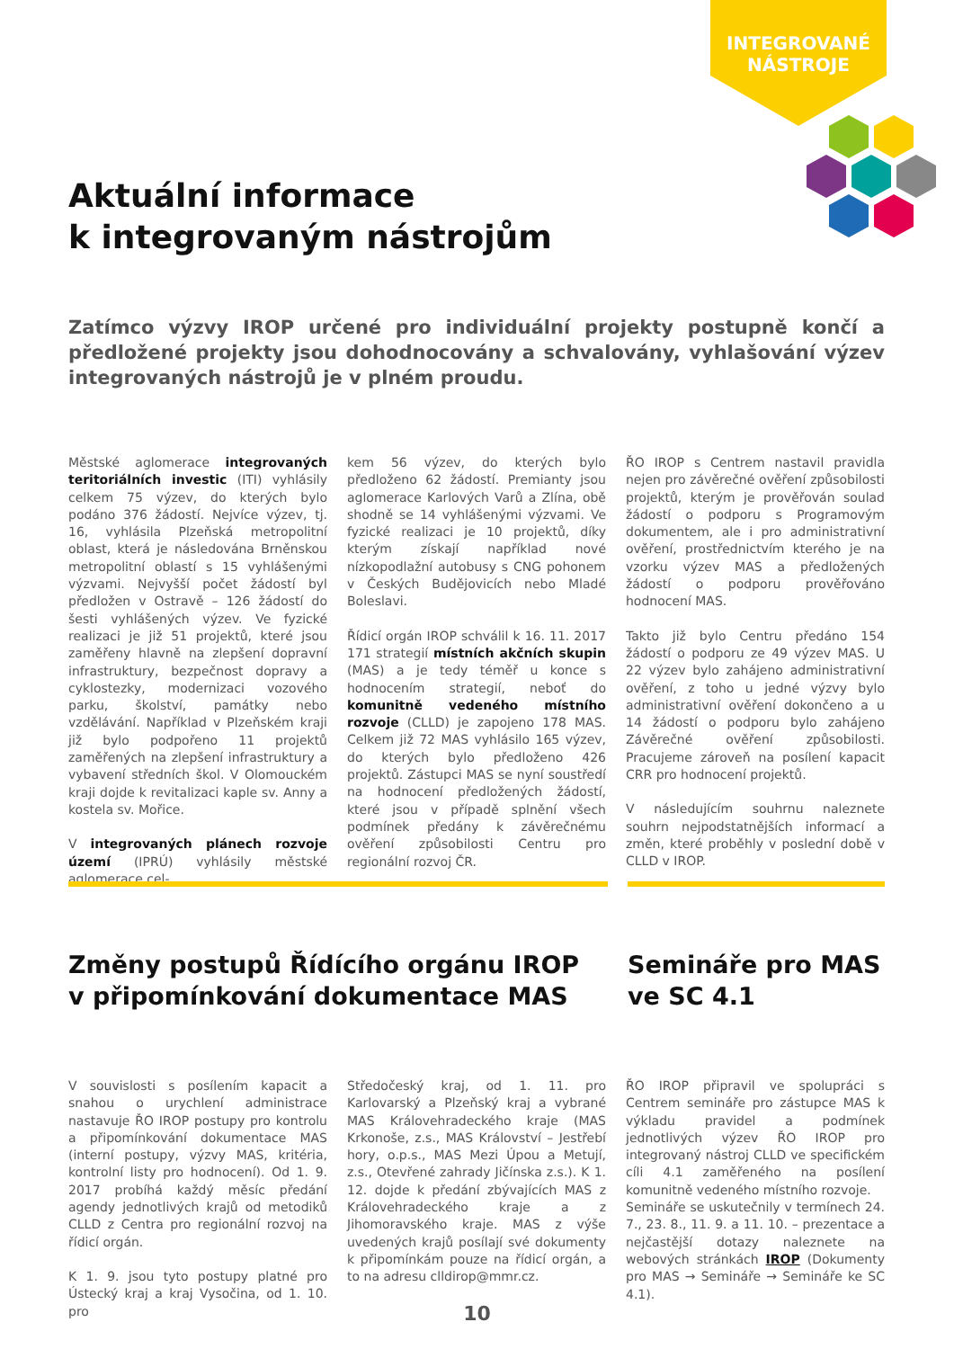INTEGROVANÉ
NÁSTROJE
Aktuální informace
k integrovaným nástrojům
Zatímco výzvy IROP určené pro individuální projekty postupně končí a předložené projekty jsou dohodnocovány a schvalovány, vyhlašování výzev integrovaných nástrojů je v plném proudu.
Městské aglomerace integrovaných teritoriálních investic (ITI) vyhlásily celkem 75 výzev, do kterých bylo podáno 376 žádostí. Nejvíce výzev, tj. 16, vyhlásila Plzeňská metropolitní oblast, která je následována Brněnskou metropolitní oblastí s 15 vyhlášenými výzvami. Nejvyšší počet žádostí byl předložen v Ostravě – 126 žádostí do šesti vyhlášených výzev. Ve fyzické realizaci je již 51 projektů, které jsou zaměřeny hlavně na zlepšení dopravní infrastruktury, bezpečnost dopravy a cyklostezky, modernizaci vozového parku, školství, památky nebo vzdělávání. Například v Plzeňském kraji již bylo podpořeno 11 projektů zaměřených na zlepšení infrastruktury a vybavení středních škol. V Olomouckém kraji dojde k revitalizaci kaple sv. Anny a kostela sv. Mořice.
V integrovaných plánech rozvoje území (IPRÚ) vyhlásily městské aglomerace cel-
kem 56 výzev, do kterých bylo předloženo 62 žádostí. Premianty jsou aglomerace Karlových Varů a Zlína, obě shodně se 14 vyhlášenými výzvami. Ve fyzické realizaci je 10 projektů, díky kterým získají například nové nízkopodlažní autobusy s CNG pohonem v Českých Budějovicích nebo Mladé Boleslavi.
Řídicí orgán IROP schválil k 16. 11. 2017 171 strategií místních akčních skupin (MAS) a je tedy téměř u konce s hodnocením strategií, neboť do komunitně vedeného místního rozvoje (CLLD) je zapojeno 178 MAS. Celkem již 72 MAS vyhlásilo 165 výzev, do kterých bylo předloženo 426 projektů. Zástupci MAS se nyní soustředí na hodnocení předložených žádostí, které jsou v případě splnění všech podmínek předány k závěrečnému ověření způsobilosti Centru pro regionální rozvoj ČR.
ŘO IROP s Centrem nastavil pravidla nejen pro závěrečné ověření způsobilosti projektů, kterým je prověřován soulad žádostí o podporu s Programovým dokumentem, ale i pro administrativní ověření, prostřednictvím kterého je na vzorku výzev MAS a předložených žádostí o podporu prověřováno hodnocení MAS.
Takto již bylo Centru předáno 154 žádostí o podporu ze 49 výzev MAS. U 22 výzev bylo zahájeno administrativní ověření, z toho u jedné výzvy bylo administrativní ověření dokončeno a u 14 žádostí o podporu bylo zahájeno Závěrečné ověření způsobilosti. Pracujeme zároveň na posílení kapacit CRR pro hodnocení projektů.
V následujícím souhrnu naleznete souhrn nejpodstatnějších informací a změn, které proběhly v poslední době v CLLD v IROP.
Změny postupů Řídícího orgánu IROP
v připomínkování dokumentace MAS
Semináře pro MAS
ve SC 4.1
V souvislosti s posílením kapacit a snahou o urychlení administrace nastavuje ŘO IROP postupy pro kontrolu a připomínkování dokumentace MAS (interní postupy, výzvy MAS, kritéria, kontrolní listy pro hodnocení). Od 1. 9. 2017 probíhá každý měsíc předání agendy jednotlivých krajů od metodiků CLLD z Centra pro regionální rozvoj na řídicí orgán.
K 1. 9. jsou tyto postupy platné pro Ústecký kraj a kraj Vysočina, od 1. 10. pro
Středočeský kraj, od 1. 11. pro Karlovarský a Plzeňský kraj a vybrané MAS Královehradeckého kraje (MAS Krkonoše, z.s., MAS Království – Jestřebí hory, o.p.s., MAS Mezi Úpou a Metují, z.s., Otevřené zahrady Jičínska z.s.). K 1. 12. dojde k předání zbývajících MAS z Královehradeckého kraje a z Jihomoravského kraje. MAS z výše uvedených krajů posílají své dokumenty k připomínkám pouze na řídicí orgán, a to na adresu clldirop@mmr.cz.
ŘO IROP připravil ve spolupráci s Centrem semináře pro zástupce MAS k výkladu pravidel a podmínek jednotlivých výzev ŘO IROP pro integrovaný nástroj CLLD ve specifickém cíli 4.1 zaměřeného na posílení komunitně vedeného místního rozvoje.
Semináře se uskutečnily v termínech 24. 7., 23. 8., 11. 9. a 11. 10. – prezentace a nejčastější dotazy naleznete na webových stránkách IROP (Dokumenty pro MAS → Semináře → Semináře ke SC 4.1).
10